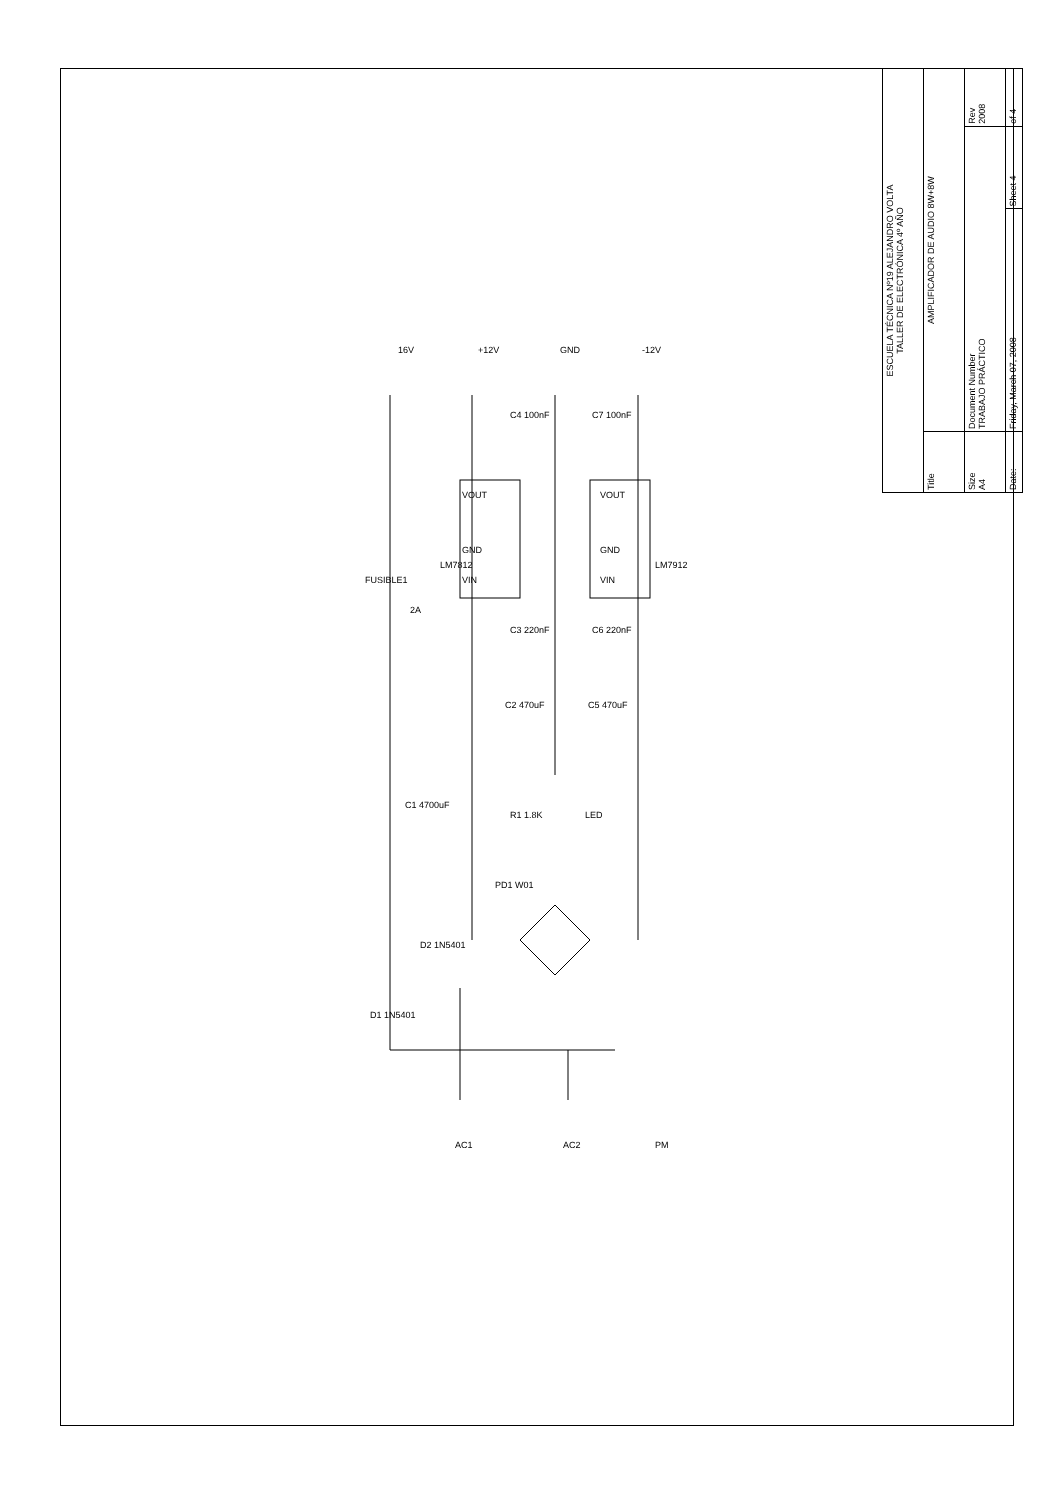16V +12V GND -12V
C4 100nF C7 100nF
VOUT
GND
VIN
LM7812
VOUT
GND
VIN
LM7912
FUSIBLE1
2A
C3 220nF C6 220nF
C2 470uF C5 470uF
C1 4700uF
R1 1.8K LED
PD1 W01
D2 1N5401
D1 1N5401
AC1 AC2 PM
| ESCUELA TÉCNICA Nº19 ALEJANDRO VOLTA TALLER DE ELECTRÓNICA 4º AÑO | | | |
| Title | AMPLIFICADOR DE AUDIO 8W+8W | | |
| Size A4 | Document Number TRABAJO PRÁCTICO | | Rev 2008 |
| Date: | Friday, March 07, 2008 | Sheet 4 | of 4 |